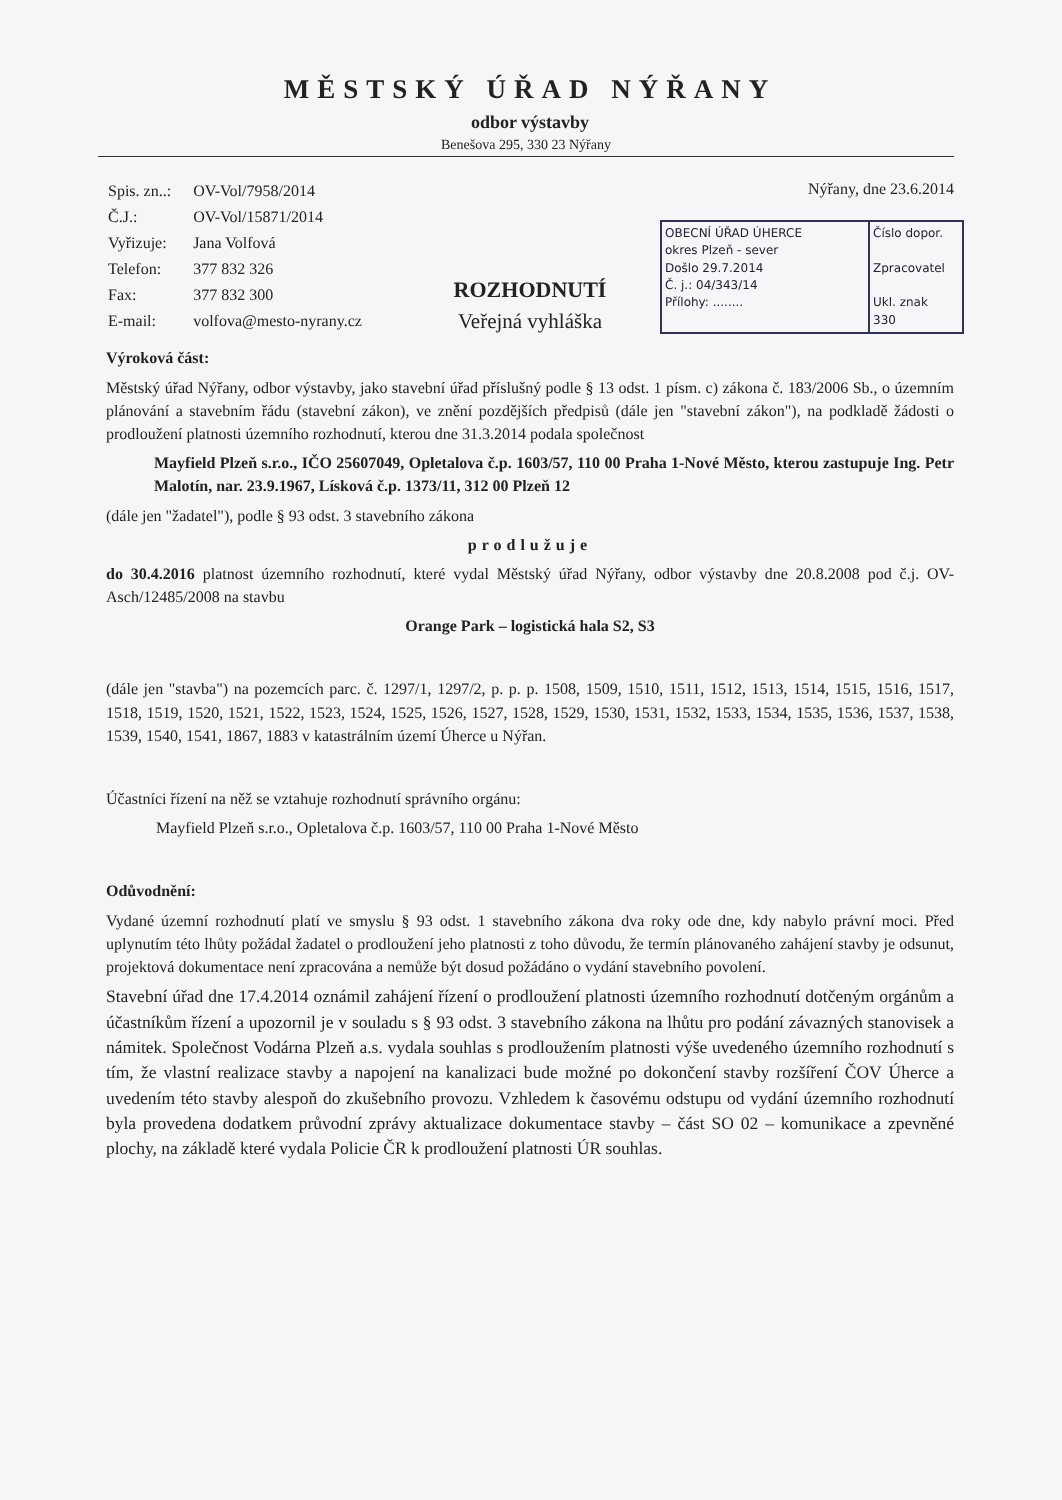MĚSTSKÝ ÚŘAD NÝŘANY
odbor výstavby
Benešova 295, 330 23 Nýřany
| Spis. zn..: | OV-Vol/7958/2014 |
| Č.J.: | OV-Vol/15871/2014 |
| Vyřizuje: | Jana Volfová |
| Telefon: | 377 832 326 |
| Fax: | 377 832 300 |
| E-mail: | volfova@mesto-nyrany.cz |
Nýřany, dne 23.6.2014
OBECNÍ ÚŘAD ÚHERCE
okres Plzeň - sever
Došlo 29.7.2014
Č. j.: 04/343/14
Přílohy: ........
Číslo dopor.
Zpracovatel
Ukl. znak
330
ROZHODNUTÍ
Veřejná vyhláška
Výroková část:
Městský úřad Nýřany, odbor výstavby, jako stavební úřad příslušný podle § 13 odst. 1 písm. c) zákona č. 183/2006 Sb., o územním plánování a stavebním řádu (stavební zákon), ve znění pozdějších předpisů (dále jen "stavební zákon"), na podkladě žádosti o prodloužení platnosti územního rozhodnutí, kterou dne 31.3.2014 podala společnost
Mayfield Plzeň s.r.o., IČO 25607049, Opletalova č.p. 1603/57, 110 00 Praha 1-Nové Město, kterou zastupuje Ing. Petr Malotín, nar. 23.9.1967, Lísková č.p. 1373/11, 312 00 Plzeň 12
(dále jen "žadatel"), podle § 93 odst. 3 stavebního zákona
prodlužuje
do 30.4.2016 platnost územního rozhodnutí, které vydal Městský úřad Nýřany, odbor výstavby dne 20.8.2008 pod č.j. OV-Asch/12485/2008 na stavbu
Orange Park – logistická hala S2, S3
(dále jen "stavba") na pozemcích parc. č. 1297/1, 1297/2, p. p. p. 1508, 1509, 1510, 1511, 1512, 1513, 1514, 1515, 1516, 1517, 1518, 1519, 1520, 1521, 1522, 1523, 1524, 1525, 1526, 1527, 1528, 1529, 1530, 1531, 1532, 1533, 1534, 1535, 1536, 1537, 1538, 1539, 1540, 1541, 1867, 1883 v katastrálním území Úherce u Nýřan.
Účastníci řízení na něž se vztahuje rozhodnutí správního orgánu:
Mayfield Plzeň s.r.o., Opletalova č.p. 1603/57, 110 00 Praha 1-Nové Město
Odůvodnění:
Vydané územní rozhodnutí platí ve smyslu § 93 odst. 1 stavebního zákona dva roky ode dne, kdy nabylo právní moci. Před uplynutím této lhůty požádal žadatel o prodloužení jeho platnosti z toho důvodu, že termín plánovaného zahájení stavby je odsunut, projektová dokumentace není zpracována a nemůže být dosud požádáno o vydání stavebního povolení.
Stavební úřad dne 17.4.2014 oznámil zahájení řízení o prodloužení platnosti územního rozhodnutí dotčeným orgánům a účastníkům řízení a upozornil je v souladu s § 93 odst. 3 stavebního zákona na lhůtu pro podání závazných stanovisek a námitek. Společnost Vodárna Plzeň a.s. vydala souhlas s prodloužením platnosti výše uvedeného územního rozhodnutí s tím, že vlastní realizace stavby a napojení na kanalizaci bude možné po dokončení stavby rozšíření ČOV Úherce a uvedením této stavby alespoň do zkušebního provozu. Vzhledem k časovému odstupu od vydání územního rozhodnutí byla provedena dodatkem průvodní zprávy aktualizace dokumentace stavby – část SO 02 – komunikace a zpevněné plochy, na základě které vydala Policie ČR k prodloužení platnosti ÚR souhlas.